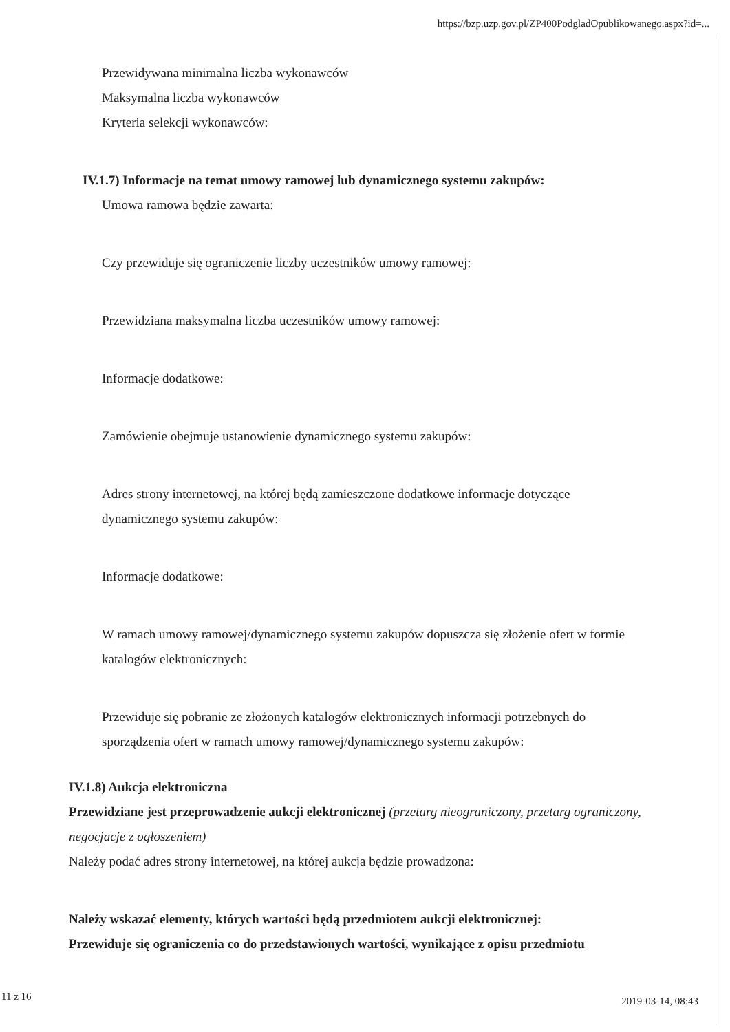https://bzp.uzp.gov.pl/ZP400PodgladOpublikowanego.aspx?id=...
Przewidywana minimalna liczba wykonawców
Maksymalna liczba wykonawców
Kryteria selekcji wykonawców:
IV.1.7) Informacje na temat umowy ramowej lub dynamicznego systemu zakupów:
Umowa ramowa będzie zawarta:
Czy przewiduje się ograniczenie liczby uczestników umowy ramowej:
Przewidziana maksymalna liczba uczestników umowy ramowej:
Informacje dodatkowe:
Zamówienie obejmuje ustanowienie dynamicznego systemu zakupów:
Adres strony internetowej, na której będą zamieszczone dodatkowe informacje dotyczące dynamicznego systemu zakupów:
Informacje dodatkowe:
W ramach umowy ramowej/dynamicznego systemu zakupów dopuszcza się złożenie ofert w formie katalogów elektronicznych:
Przewiduje się pobranie ze złożonych katalogów elektronicznych informacji potrzebnych do sporządzenia ofert w ramach umowy ramowej/dynamicznego systemu zakupów:
IV.1.8) Aukcja elektroniczna
Przewidziane jest przeprowadzenie aukcji elektronicznej (przetarg nieograniczony, przetarg ograniczony, negocjacje z ogłoszeniem)
Należy podać adres strony internetowej, na której aukcja będzie prowadzona:
Należy wskazać elementy, których wartości będą przedmiotem aukcji elektronicznej:
Przewiduje się ograniczenia co do przedstawionych wartości, wynikające z opisu przedmiotu
11 z 16 2019-03-14, 08:43